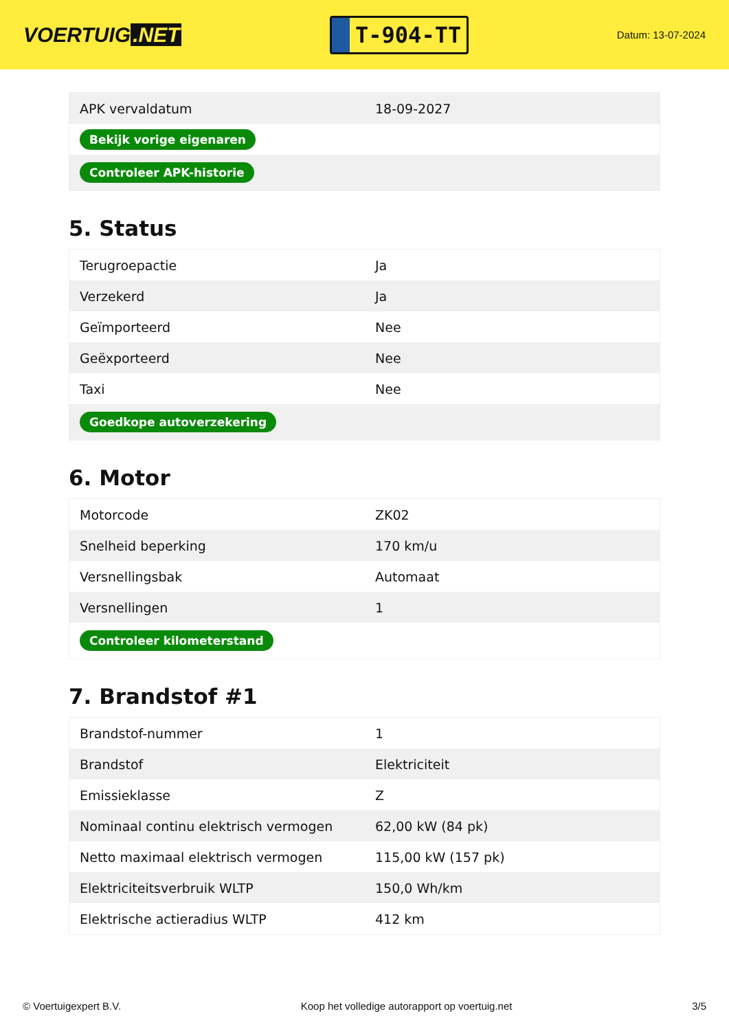VOERTUIG.NET
T-904-TT
Datum: 13-07-2024
| APK vervaldatum | 18-09-2027 |
| Bekijk vorige eigenaren | |
| Controleer APK-historie | |
5. Status
| Terugroepactie | Ja |
| Verzekerd | Ja |
| Geïmporteerd | Nee |
| Geëxporteerd | Nee |
| Taxi | Nee |
| Goedkope autoverzekering | |
6. Motor
| Motorcode | ZK02 |
| Snelheid beperking | 170 km/u |
| Versnellingsbak | Automaat |
| Versnellingen | 1 |
| Controleer kilometerstand | |
7. Brandstof #1
| Brandstof-nummer | 1 |
| Brandstof | Elektriciteit |
| Emissieklasse | Z |
| Nominaal continu elektrisch vermogen | 62,00 kW (84 pk) |
| Netto maximaal elektrisch vermogen | 115,00 kW (157 pk) |
| Elektriciteitsverbruik WLTP | 150,0 Wh/km |
| Elektrische actieradius WLTP | 412 km |
© Voertuigexpert B.V. Koop het volledige autorapport op voertuig.net 3/5